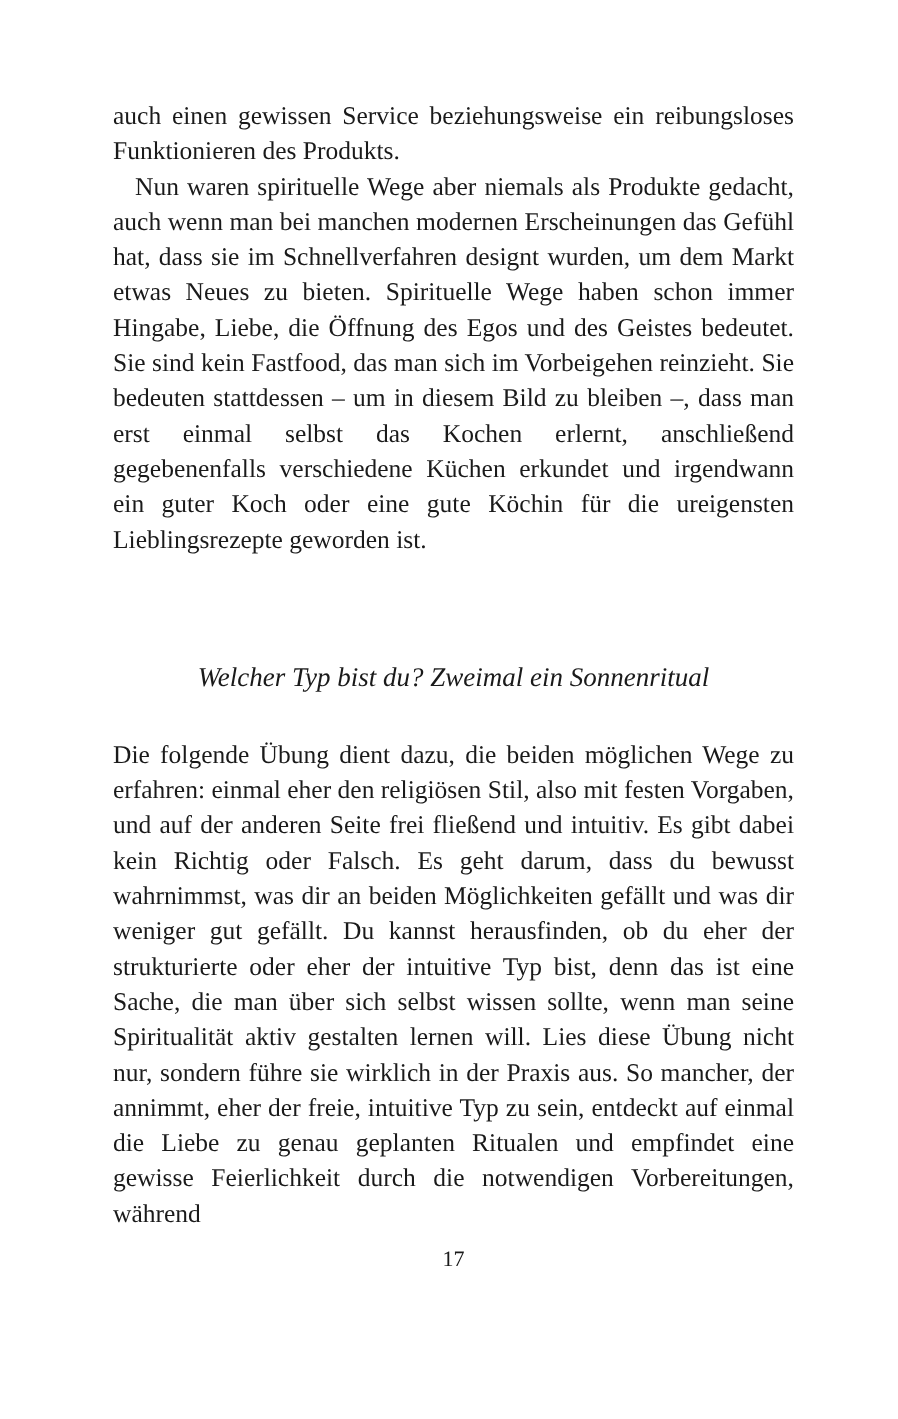auch einen gewissen Service beziehungsweise ein reibungsloses Funktionieren des Produkts.
Nun waren spirituelle Wege aber niemals als Produkte gedacht, auch wenn man bei manchen modernen Erscheinungen das Gefühl hat, dass sie im Schnellverfahren designt wurden, um dem Markt etwas Neues zu bieten. Spirituelle Wege haben schon immer Hingabe, Liebe, die Öffnung des Egos und des Geistes bedeutet. Sie sind kein Fastfood, das man sich im Vorbeigehen reinzieht. Sie bedeuten stattdessen – um in diesem Bild zu bleiben –, dass man erst einmal selbst das Kochen erlernt, anschließend gegebenenfalls verschiedene Küchen erkundet und irgendwann ein guter Koch oder eine gute Köchin für die ureigensten Lieblingsrezepte geworden ist.
Welcher Typ bist du? Zweimal ein Sonnenritual
Die folgende Übung dient dazu, die beiden möglichen Wege zu erfahren: einmal eher den religiösen Stil, also mit festen Vorgaben, und auf der anderen Seite frei fließend und intuitiv. Es gibt dabei kein Richtig oder Falsch. Es geht darum, dass du bewusst wahrnimmst, was dir an beiden Möglichkeiten gefällt und was dir weniger gut gefällt. Du kannst herausfinden, ob du eher der strukturierte oder eher der intuitive Typ bist, denn das ist eine Sache, die man über sich selbst wissen sollte, wenn man seine Spiritualität aktiv gestalten lernen will. Lies diese Übung nicht nur, sondern führe sie wirklich in der Praxis aus. So mancher, der annimmt, eher der freie, intuitive Typ zu sein, entdeckt auf einmal die Liebe zu genau geplanten Ritualen und empfindet eine gewisse Feierlichkeit durch die notwendigen Vorbereitungen, während
17